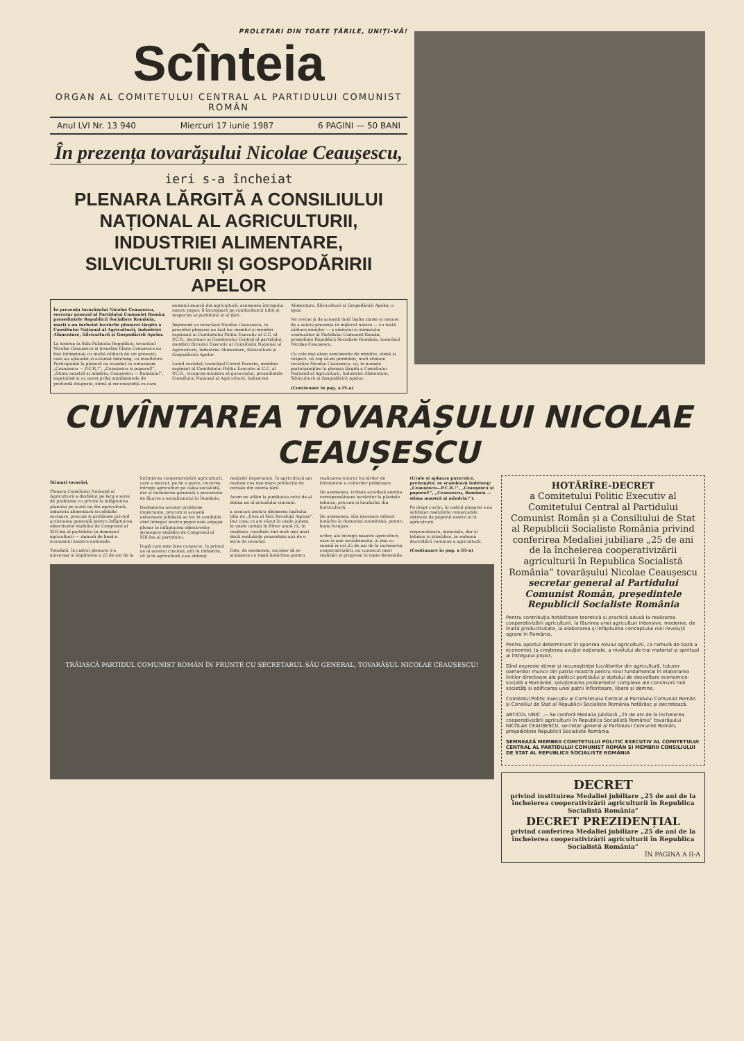PROLETARI DIN TOATE ȚĂRILE, UNIȚI-VĂ!
Scînteia
ORGAN AL COMITETULUI CENTRAL AL PARTIDULUI COMUNIST ROMÂN
Anul LVI Nr. 13 940 Miercuri 17 iunie 1987 6 PAGINI — 50 BANI
În prezența tovarășului Nicolae Ceaușescu,
ieri s-a încheiat
PLENARA LĂRGITĂ A CONSILIULUI NAȚIONAL AL AGRICULTURII, INDUSTRIEI ALIMENTARE, SILVICULTURII ȘI GOSPODĂRIRII APELOR
În prezența tovarășului Nicolae Ceaușescu, secretar general al Partidului Comunist Român, președintele Republicii Socialiste România, marți s-au încheiat lucrările plenarei lărgite a Consiliului Național al Agriculturii, Industriei Alimentare, Silviculturii și Gospodăririi Apelor.
La sosirea în Sala Palatului Republicii, tovarășul Nicolae Ceaușescu și tovarășa Elena Ceaușescu au fost întîmpinați cu multă căldură de cei prezenți, care au aplaudat și aclamat îndelung, cu însuflețire. Participanții la plenară au scandat cu entuziasm „Ceaușescu — P.C.R.!”, „Ceaușescu și poporul!”, „Stima noastră și mîndria, Ceaușescu — România!”, exprimînd și cu acest prilej simțămintele de profundă dragoste, stimă și recunoștință cu care oamenii muncii din agricultură, asemenea întregului nostru popor, îl înconjoară pe conducătorul iubit și respectat al partidului și al țării.
Împreună cu tovarășul Nicolae Ceaușescu, în prezidiul plenarei au luat loc membri și membri supleanți ai Comitetului Politic Executiv al C.C. al P.C.R., secretari ai Comitetului Central al partidului, membrii Biroului Executiv al Consiliului Național al Agriculturii, Industriei Alimentare, Silviculturii și Gospodăririi Apelor.
Luînd cuvîntul, tovarășul Cornel Pacoste, membru supleant al Comitetului Politic Executiv al C.C. al P.C.R., viceprim-ministru al guvernului, președintele Consiliului Național al Agriculturii, Industriei Alimentare, Silviculturii și Gospodăririi Apelor, a spus:
Ne revine și de această dată înalta cinste și onoare de a saluta prezența în mijlocul nostru — cu toată căldura inimilor — a iubitului și stimatului conducător al Partidului Comunist Român, președinte Republicii Socialiste România, tovarășul Nicolae Ceaușescu.
Cu cele mai alese sentimente de mîndrie, stimă și respect, vă rog să-mi permiteți, mult stimate tovarășe Nicolae Ceaușescu, ca, în numele participanților la plenara lărgită a Consiliului Național al Agriculturii, Industriei Alimentare, Silviculturii și Gospodăririi Apelor,
(Continuare în pag. a IV-a)
CUVÎNTAREA TOVARĂȘULUI NICOLAE CEAUȘESCU
Stimați tovarăși,
Plenara Consiliului Național al Agriculturii a dezbătut pe larg o serie de probleme cu privire la înfăptuirea planului pe acest an din agricultură, industria alimentară și celelalte sectoare, precum și probleme privind activitatea generală pentru înfăptuirea obiectivelor stabilite de Congresul al XIII-lea al partidului în domeniul agriculturii — ramură de bază a economiei noastre naționale.
Totodată, în cadrul plenarei s-a aniversat și împlinirea a 25 de ani de la încheierea cooperativizării agriculturii, care a marcat, pe de o parte, trecerea întregii agriculturi pe calea socialistă, dar și încheierea generală a procesului de făurire a socialismului în România.
Dezbaterea acestor probleme importante, precum și această aniversare jubiliară au loc în condițiile cînd întregul nostru popor este angajat plenar în înfăptuirea obiectivelor strategice stabilite de Congresul al XIII-lea al partidului.
După cum este bine cunoscut, în primul an al acestui cincinal, atît în industrie, cît și în agricultură s-au obținut realizări importante. În agricultură am realizat cea mai mare producție de cereale din istoria țării.
Acum ne aflăm la jumătatea celui de-al doilea an al actualului cincinal.
a concura pentru obținerea înaltului titlu de „Erou al Noii Revoluții Agrare”. Dar ceea ce am văzut în unele județe, în unele unități în Bihor arată că, în realitate, recoltele sînt mult mai mari decît evaluările prezentate aici de o serie de tovarăși.
Este, de asemenea, necesar să se acționeze cu toată hotărîrea pentru realizarea tuturor lucrărilor de întreținere a culturilor prășitoare.
De asemenea, trebuie acordată atenția corespunzătoare lucrărilor la plantele tehnice, precum și lucrărilor din horticultură.
De asemenea, sînt necesare măsuri hotărîte în domeniul zootehniei, pentru buna furajare.
urilor, ale întregii noastre agriculturi, care în anii socialismului, și mai cu seamă în cei 25 de ani de la încheierea cooperativizării, au cunoscut mari realizări și progrese în toate domeniile. (Urale și aplauze puternice, prelungite; se scandează îndelung: „Ceaușescu—P.C.R.!”, „Ceaușescu și poporul!”, „Ceaușescu, România — stima noastră și mîndria!”).
Pe drept cuvînt, în cadrul plenarei s-au subliniat realizările remarcabile obținute de poporul nostru și în agricultură.
respunzătoare, materiale, dar și tehnice și științifice, în vederea dezvoltării continue a agriculturii.
(Continuare în pag. a III-a)
TRĂIASCĂ PARTIDUL COMUNIST ROMÂN ÎN FRUNTE CU SECRETARUL SĂU GENERAL, TOVARĂȘUL NICOLAE CEAUȘESCU!
HOTĂRÎRE-DECRET
a Comitetului Politic Executiv al Comitetului Central al Partidului Comunist Român și a Consiliului de Stat al Republicii Socialiste România privind conferirea Medaliei jubiliare „25 de ani de la încheierea cooperativizării agriculturii în Republica Socialistă România” tovarășului Nicolae Ceaușescu
secretar general al Partidului Comunist Român, președintele Republicii Socialiste România
Pentru contribuția hotărîtoare teoretică și practică adusă la realizarea cooperativizării agriculturii, la făurirea unei agriculturi intensive, moderne, de înaltă productivitate, la elaborarea și înfăptuirea conceptului noii revoluții agrare în România,
Pentru aportul determinant în sporirea rolului agriculturii, ca ramură de bază a economiei, la creșterea avuției naționale, a nivelului de trai material și spiritual al întregului popor,
Dînd expresie stimei și recunoștinței lucrătorilor din agricultură, tuturor oamenilor muncii din patria noastră pentru rolul fundamental în elaborarea liniilor directoare ale politicii partidului și statului de dezvoltare economico-socială a României, soluționarea problemelor complexe ale construirii noii societăți și edificarea unei patrii înfloritoare, libere și demne,
Comitetul Politic Executiv al Comitetului Central al Partidului Comunist Român și Consiliul de Stat al Republicii Socialiste România hotărăsc și decretează:
ARTICOL UNIC. — Se conferă Medalia jubiliară „25 de ani de la încheierea cooperativizării agriculturii în Republica Socialistă România” tovarășului NICOLAE CEAUȘESCU, secretar general al Partidului Comunist Român, președintele Republicii Socialiste România.
SEMNEAZĂ MEMBRII COMITETULUI POLITIC EXECUTIV AL COMITETULUI CENTRAL AL PARTIDULUI COMUNIST ROMÂN ȘI MEMBRII CONSILIULUI DE STAT AL REPUBLICII SOCIALISTE ROMÂNIA
DECRET
privind instituirea Medaliei jubiliare „25 de ani de la încheierea cooperativizării agriculturii în Republica Socialistă România”
DECRET PREZIDENȚIAL
privind conferirea Medaliei jubiliare „25 de ani de la încheierea cooperativizării agriculturii în Republica Socialistă România”
ÎN PAGINA A II-A